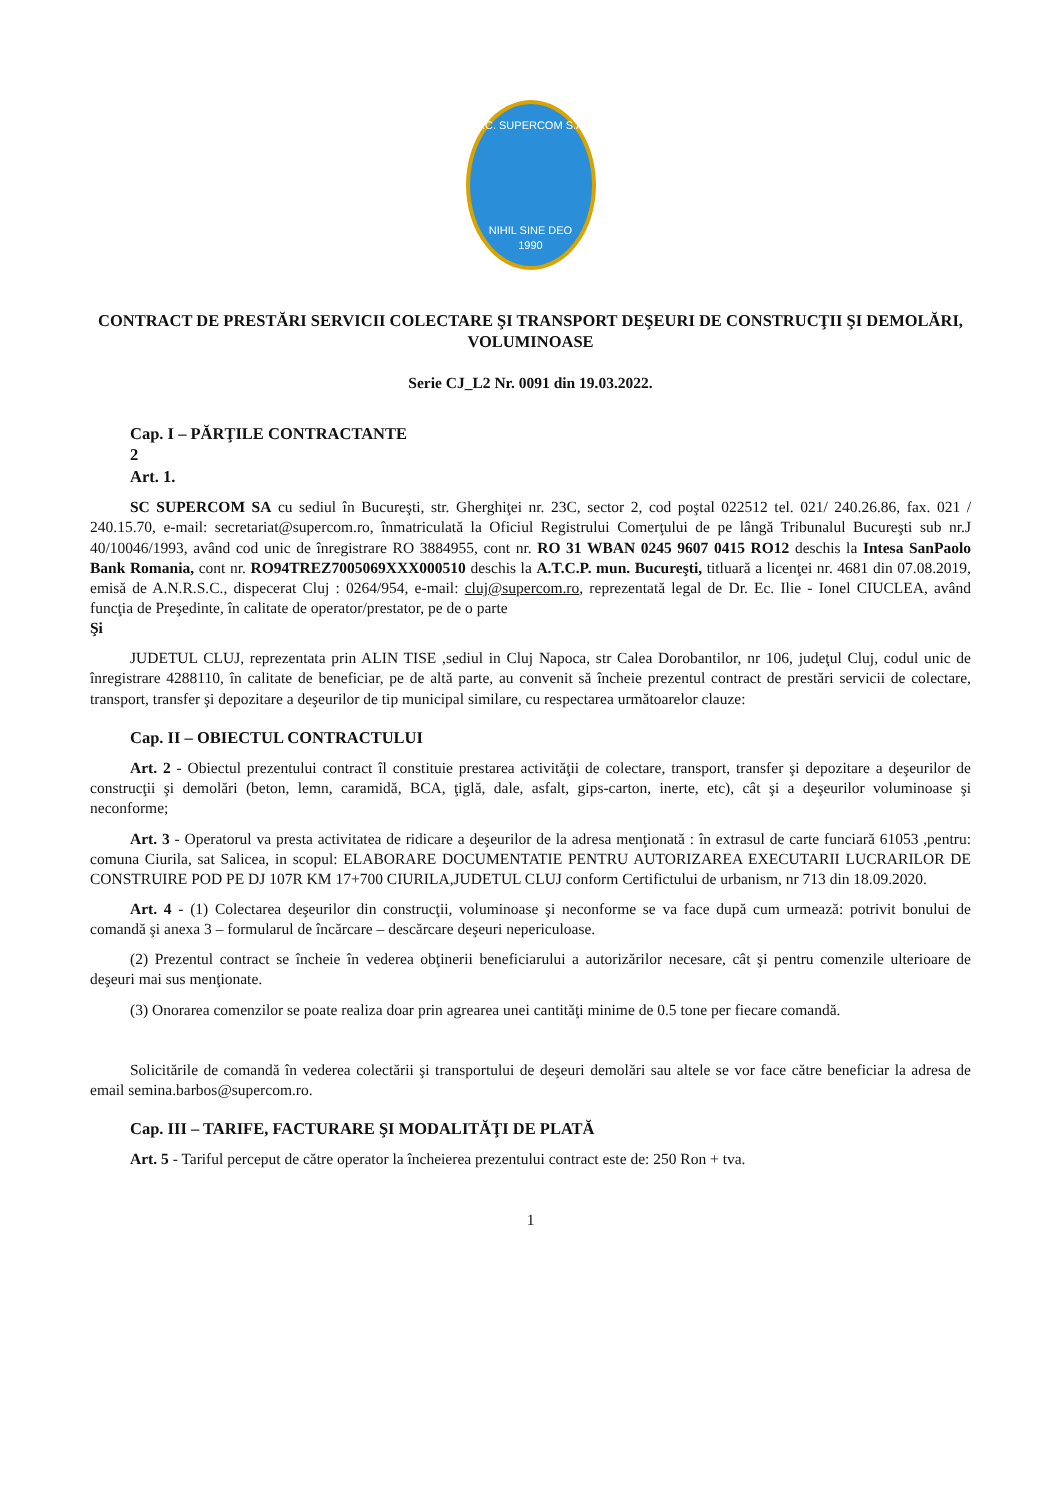S.C. SUPERCOM S.A.
NIHIL SINE DEO
1990
CONTRACT DE PRESTĂRI SERVICII COLECTARE ŞI TRANSPORT DEŞEURI DE CONSTRUCŢII ŞI DEMOLĂRI, VOLUMINOASE
Serie CJ_L2 Nr. 0091 din 19.03.2022.
Cap. I – PĂRŢILE CONTRACTANTE
2
Art. 1.
SC SUPERCOM SA cu sediul în Bucureşti, str. Gherghiţei nr. 23C, sector 2, cod poştal 022512 tel. 021/ 240.26.86, fax. 021 / 240.15.70, e-mail: secretariat@supercom.ro, înmatriculată la Oficiul Registrului Comerţului de pe lângă Tribunalul Bucureşti sub nr.J 40/10046/1993, având cod unic de înregistrare RO 3884955, cont nr. RO 31 WBAN 0245 9607 0415 RO12 deschis la Intesa SanPaolo Bank Romania, cont nr. RO94TREZ7005069XXX000510 deschis la A.T.C.P. mun. Bucureşti, titluară a licenţei nr. 4681 din 07.08.2019, emisă de A.N.R.S.C., dispecerat Cluj : 0264/954, e-mail: cluj@supercom.ro, reprezentată legal de Dr. Ec. Ilie - Ionel CIUCLEA, având funcţia de Preşedinte, în calitate de operator/prestator, pe de o parte
Şi
JUDETUL CLUJ, reprezentata prin ALIN TISE ,sediul in Cluj Napoca, str Calea Dorobantilor, nr 106, judeţul Cluj, codul unic de înregistrare 4288110, în calitate de beneficiar, pe de altă parte, au convenit să încheie prezentul contract de prestări servicii de colectare, transport, transfer şi depozitare a deşeurilor de tip municipal similare, cu respectarea următoarelor clauze:
Cap. II – OBIECTUL CONTRACTULUI
Art. 2 - Obiectul prezentului contract îl constituie prestarea activităţii de colectare, transport, transfer şi depozitare a deşeurilor de construcţii şi demolări (beton, lemn, caramidă, BCA, ţiglă, dale, asfalt, gips-carton, inerte, etc), cât şi a deşeurilor voluminoase şi neconforme;
Art. 3 - Operatorul va presta activitatea de ridicare a deşeurilor de la adresa menţionată : în extrasul de carte funciară 61053 ,pentru: comuna Ciurila, sat Salicea, in scopul: ELABORARE DOCUMENTATIE PENTRU AUTORIZAREA EXECUTARII LUCRARILOR DE CONSTRUIRE POD PE DJ 107R KM 17+700 CIURILA,JUDETUL CLUJ conform Certifictului de urbanism, nr 713 din 18.09.2020.
Art. 4 - (1) Colectarea deşeurilor din construcţii, voluminoase şi neconforme se va face după cum urmează: potrivit bonului de comandă şi anexa 3 – formularul de încărcare – descărcare deşeuri nepericuloase.
(2) Prezentul contract se încheie în vederea obţinerii beneficiarului a autorizărilor necesare, cât şi pentru comenzile ulterioare de deşeuri mai sus menţionate.
(3) Onorarea comenzilor se poate realiza doar prin agrearea unei cantităţi minime de 0.5 tone per fiecare comandă.
Solicitările de comandă în vederea colectării şi transportului de deşeuri demolări sau altele se vor face către beneficiar la adresa de email semina.barbos@supercom.ro.
Cap. III – TARIFE, FACTURARE ŞI MODALITĂŢI DE PLATĂ
Art. 5 - Tariful perceput de către operator la încheierea prezentului contract este de: 250 Ron + tva.
1